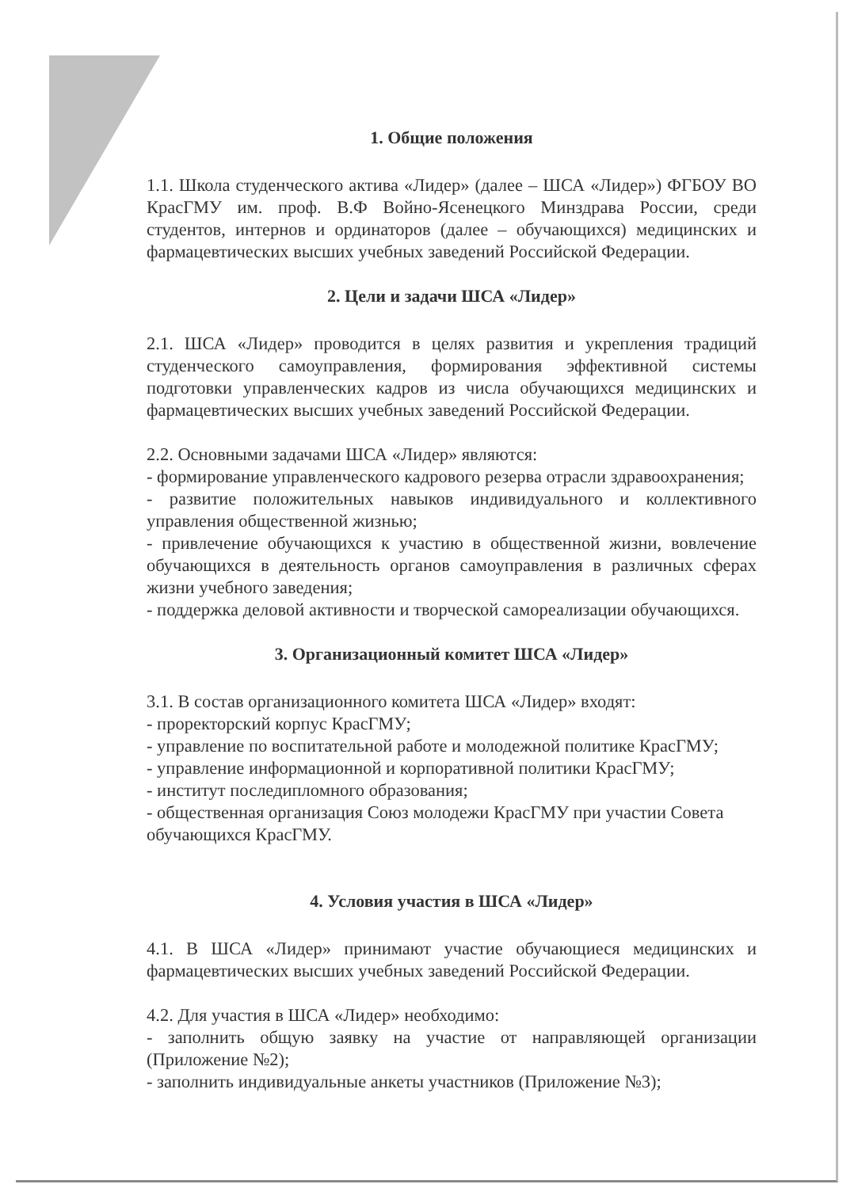1. Общие положения
1.1. Школа студенческого актива «Лидер» (далее – ШСА «Лидер») ФГБОУ ВО КрасГМУ им. проф. В.Ф Войно-Ясенецкого Минздрава России, среди студентов, интернов и ординаторов (далее – обучающихся) медицинских и фармацевтических высших учебных заведений Российской Федерации.
2. Цели и задачи ШСА «Лидер»
2.1. ШСА «Лидер» проводится в целях развития и укрепления традиций студенческого самоуправления, формирования эффективной системы подготовки управленческих кадров из числа обучающихся медицинских и фармацевтических высших учебных заведений Российской Федерации.
2.2. Основными задачами ШСА «Лидер» являются:
- формирование управленческого кадрового резерва отрасли здравоохранения;
- развитие положительных навыков индивидуального и коллективного управления общественной жизнью;
- привлечение обучающихся к участию в общественной жизни, вовлечение обучающихся в деятельность органов самоуправления в различных сферах жизни учебного заведения;
- поддержка деловой активности и творческой самореализации обучающихся.
3. Организационный комитет ШСА «Лидер»
3.1. В состав организационного комитета ШСА «Лидер» входят:
- проректорский корпус КрасГМУ;
- управление по воспитательной работе и молодежной политике КрасГМУ;
- управление информационной и корпоративной политики КрасГМУ;
- институт последипломного образования;
- общественная организация Союз молодежи КрасГМУ при участии Совета обучающихся КрасГМУ.
4. Условия участия в ШСА «Лидер»
4.1. В ШСА «Лидер» принимают участие обучающиеся медицинских и фармацевтических высших учебных заведений Российской Федерации.
4.2. Для участия в ШСА «Лидер» необходимо:
- заполнить общую заявку на участие от направляющей организации (Приложение №2);
- заполнить индивидуальные анкеты участников (Приложение №3);